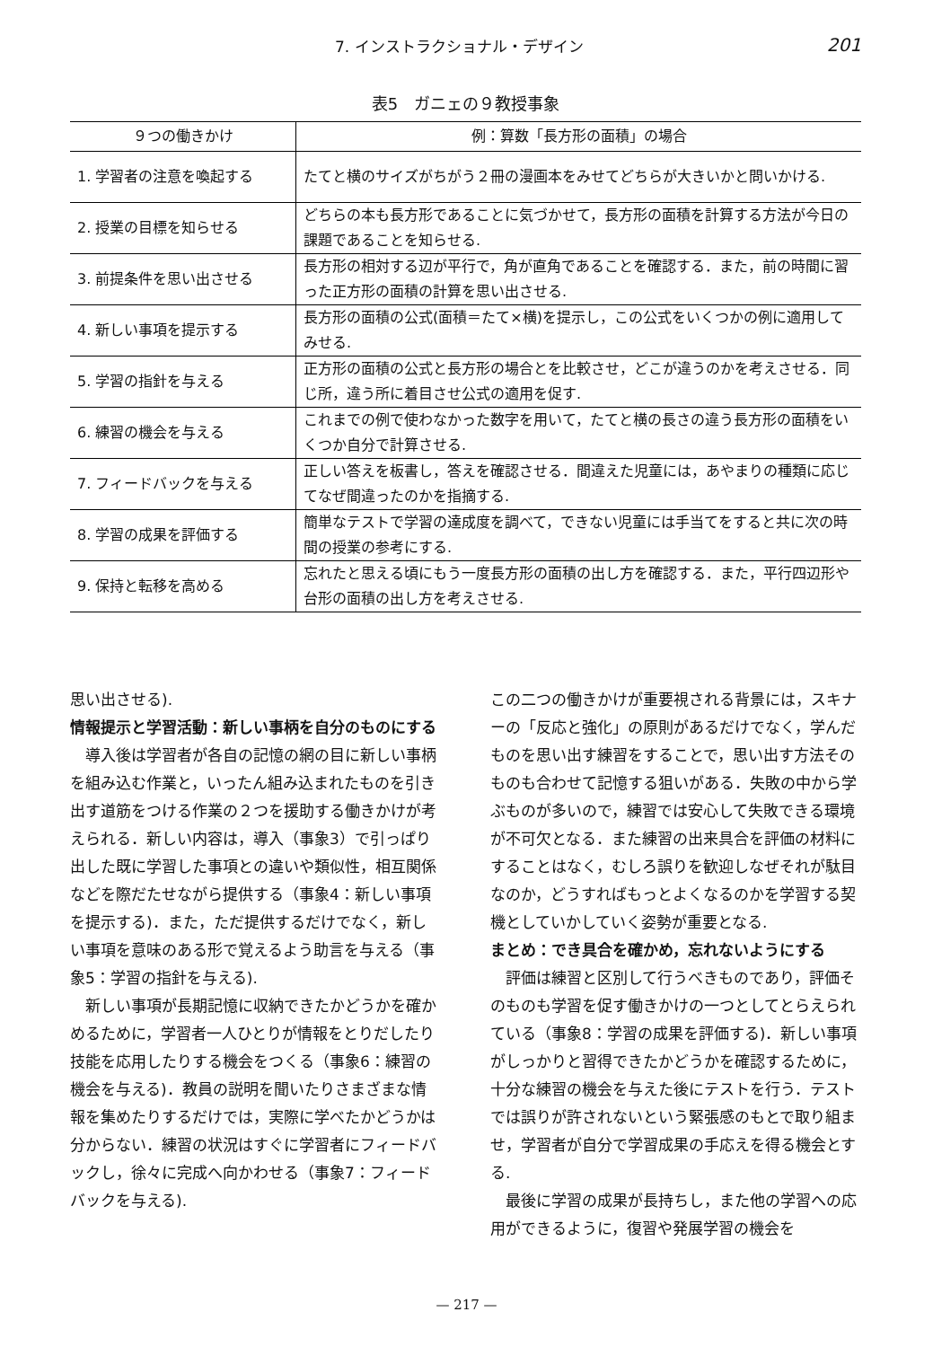7. インストラクショナル・デザイン 201
表5　ガニェの９教授事象
| ９つの働きかけ | 例：算数「長方形の面積」の場合 |
| --- | --- |
| 1. 学習者の注意を喚起する | たてと横のサイズがちがう２冊の漫画本をみせてどちらが大きいかと問いかける. |
| 2. 授業の目標を知らせる | どちらの本も長方形であることに気づかせて，長方形の面積を計算する方法が今日の課題であることを知らせる. |
| 3. 前提条件を思い出させる | 長方形の相対する辺が平行で，角が直角であることを確認する．また，前の時間に習った正方形の面積の計算を思い出させる. |
| 4. 新しい事項を提示する | 長方形の面積の公式(面積＝たて×横)を提示し，この公式をいくつかの例に適用してみせる. |
| 5. 学習の指針を与える | 正方形の面積の公式と長方形の場合とを比較させ，どこが違うのかを考えさせる．同じ所，違う所に着目させ公式の適用を促す. |
| 6. 練習の機会を与える | これまでの例で使わなかった数字を用いて，たてと横の長さの違う長方形の面積をいくつか自分で計算させる. |
| 7. フィードバックを与える | 正しい答えを板書し，答えを確認させる．間違えた児童には，あやまりの種類に応じてなぜ間違ったのかを指摘する. |
| 8. 学習の成果を評価する | 簡単なテストで学習の達成度を調べて，できない児童には手当てをすると共に次の時間の授業の参考にする. |
| 9. 保持と転移を高める | 忘れたと思える頃にもう一度長方形の面積の出し方を確認する．また，平行四辺形や台形の面積の出し方を考えさせる. |
思い出させる).
情報提示と学習活動：新しい事柄を自分のものにする
導入後は学習者が各自の記憶の網の目に新しい事柄を組み込む作業と，いったん組み込まれたものを引き出す道筋をつける作業の２つを援助する働きかけが考えられる．新しい内容は，導入（事象3）で引っぱり出した既に学習した事項との違いや類似性，相互関係などを際だたせながら提供する（事象4：新しい事項を提示する)．また，ただ提供するだけでなく，新しい事項を意味のある形で覚えるよう助言を与える（事象5：学習の指針を与える).
新しい事項が長期記憶に収納できたかどうかを確かめるために，学習者一人ひとりが情報をとりだしたり技能を応用したりする機会をつくる（事象6：練習の機会を与える)．教員の説明を聞いたりさまざまな情報を集めたりするだけでは，実際に学べたかどうかは分からない．練習の状況はすぐに学習者にフィードバックし，徐々に完成へ向かわせる（事象7：フィードバックを与える).
この二つの働きかけが重要視される背景には，スキナーの「反応と強化」の原則があるだけでなく，学んだものを思い出す練習をすることで，思い出す方法そのものも合わせて記憶する狙いがある．失敗の中から学ぶものが多いので，練習では安心して失敗できる環境が不可欠となる．また練習の出来具合を評価の材料にすることはなく，むしろ誤りを歓迎しなぜそれが駄目なのか，どうすればもっとよくなるのかを学習する契機としていかしていく姿勢が重要となる.
まとめ：でき具合を確かめ，忘れないようにする
評価は練習と区別して行うべきものであり，評価そのものも学習を促す働きかけの一つとしてとらえられている（事象8：学習の成果を評価する)．新しい事項がしっかりと習得できたかどうかを確認するために，十分な練習の機会を与えた後にテストを行う．テストでは誤りが許されないという緊張感のもとで取り組ませ，学習者が自分で学習成果の手応えを得る機会とする.
最後に学習の成果が長持ちし，また他の学習への応用ができるように，復習や発展学習の機会を
— 217 —